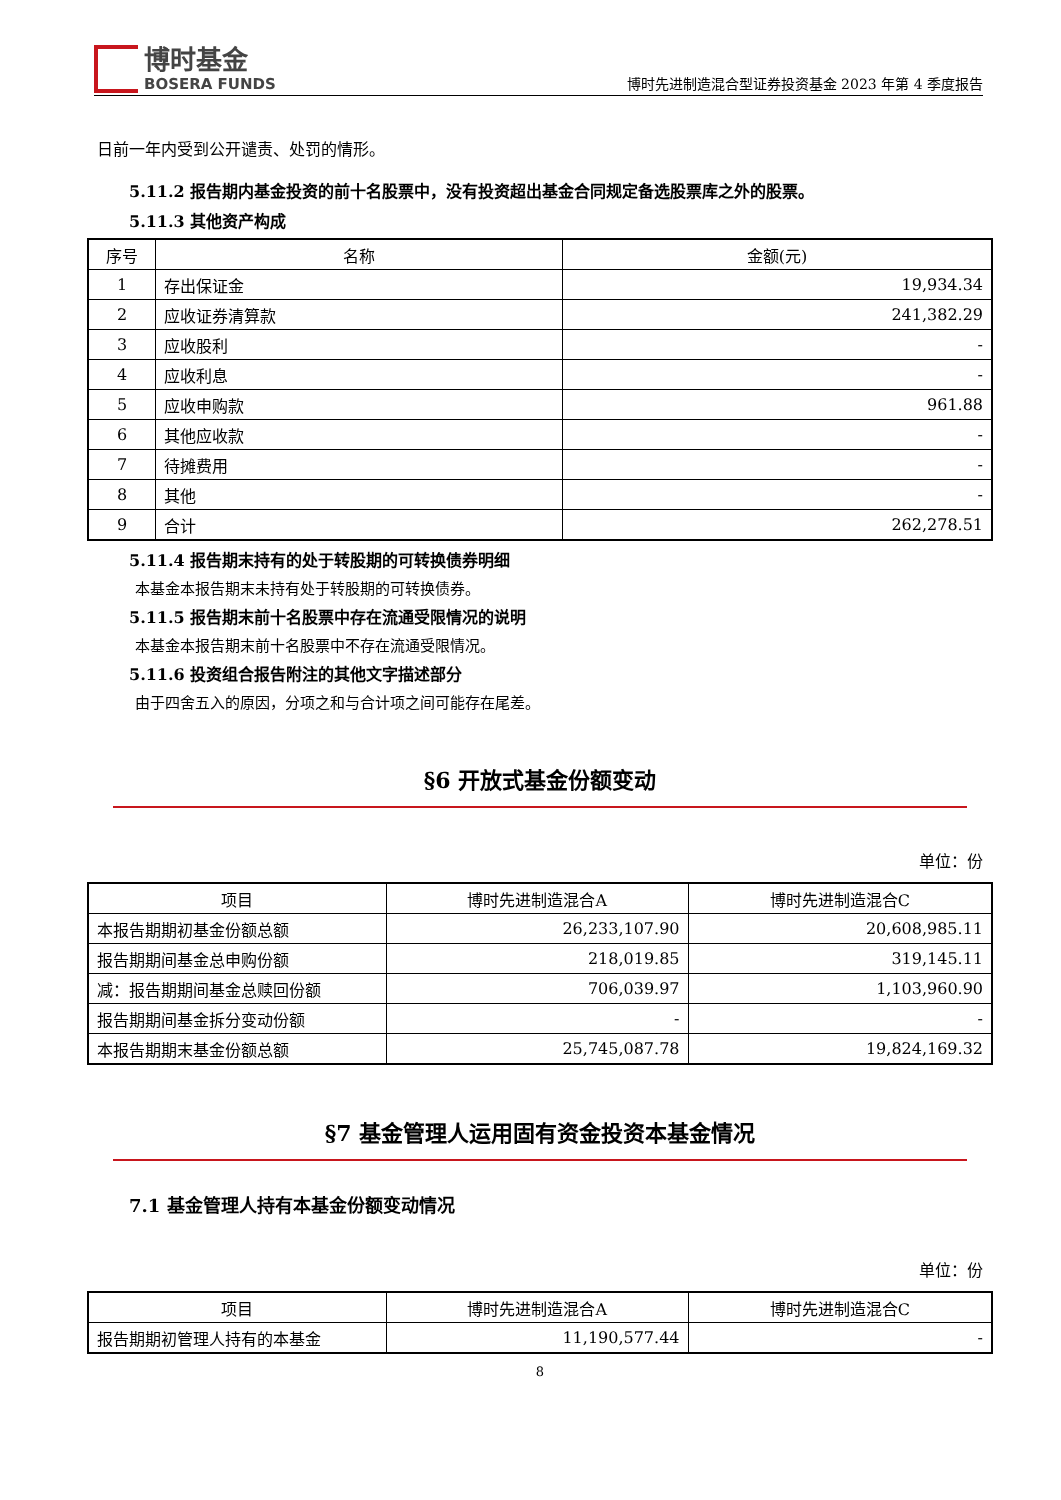博时基金
BOSERA FUNDS
博时先进制造混合型证券投资基金 2023 年第 4 季度报告
日前一年内受到公开谴责、处罚的情形。
5.11.2 报告期内基金投资的前十名股票中，没有投资超出基金合同规定备选股票库之外的股票。
5.11.3 其他资产构成
| 序号 | 名称 | 金额(元) |
| --- | --- | --- |
| 1 | 存出保证金 | 19,934.34 |
| 2 | 应收证券清算款 | 241,382.29 |
| 3 | 应收股利 | - |
| 4 | 应收利息 | - |
| 5 | 应收申购款 | 961.88 |
| 6 | 其他应收款 | - |
| 7 | 待摊费用 | - |
| 8 | 其他 | - |
| 9 | 合计 | 262,278.51 |
5.11.4 报告期末持有的处于转股期的可转换债券明细
本基金本报告期末未持有处于转股期的可转换债券。
5.11.5 报告期末前十名股票中存在流通受限情况的说明
本基金本报告期末前十名股票中不存在流通受限情况。
5.11.6 投资组合报告附注的其他文字描述部分
由于四舍五入的原因，分项之和与合计项之间可能存在尾差。
§6 开放式基金份额变动
单位：份
| 项目 | 博时先进制造混合A | 博时先进制造混合C |
| --- | --- | --- |
| 本报告期期初基金份额总额 | 26,233,107.90 | 20,608,985.11 |
| 报告期期间基金总申购份额 | 218,019.85 | 319,145.11 |
| 减：报告期期间基金总赎回份额 | 706,039.97 | 1,103,960.90 |
| 报告期期间基金拆分变动份额 | - | - |
| 本报告期期末基金份额总额 | 25,745,087.78 | 19,824,169.32 |
§7 基金管理人运用固有资金投资本基金情况
7.1 基金管理人持有本基金份额变动情况
单位：份
| 项目 | 博时先进制造混合A | 博时先进制造混合C |
| --- | --- | --- |
| 报告期期初管理人持有的本基金 | 11,190,577.44 | - |
8